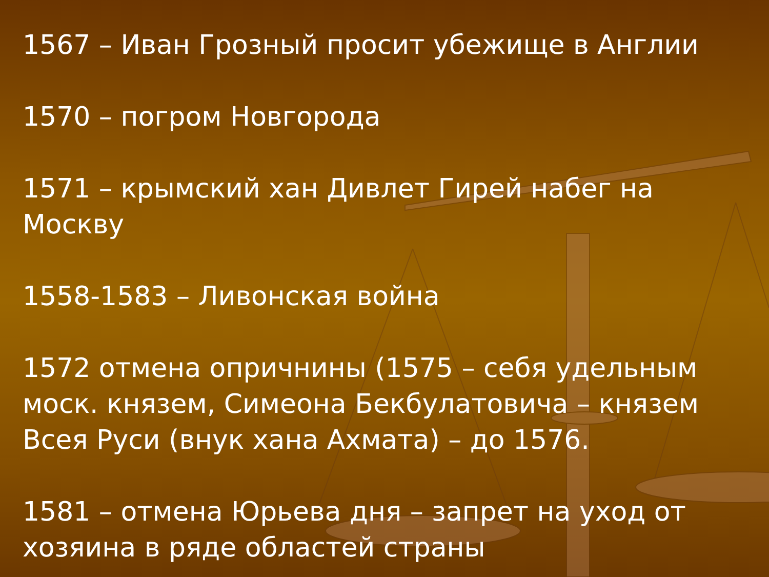1567 – Иван Грозный просит убежище в Англии
1570 – погром Новгорода
1571 – крымский хан Дивлет Гирей набег на Москву
1558-1583 – Ливонская война
1572 отмена опричнины (1575 – себя удельным моск. князем, Симеона Бекбулатовича – князем Всея Руси (внук хана Ахмата) – до 1576.
1581 – отмена Юрьева дня – запрет на уход от хозяина в ряде областей страны